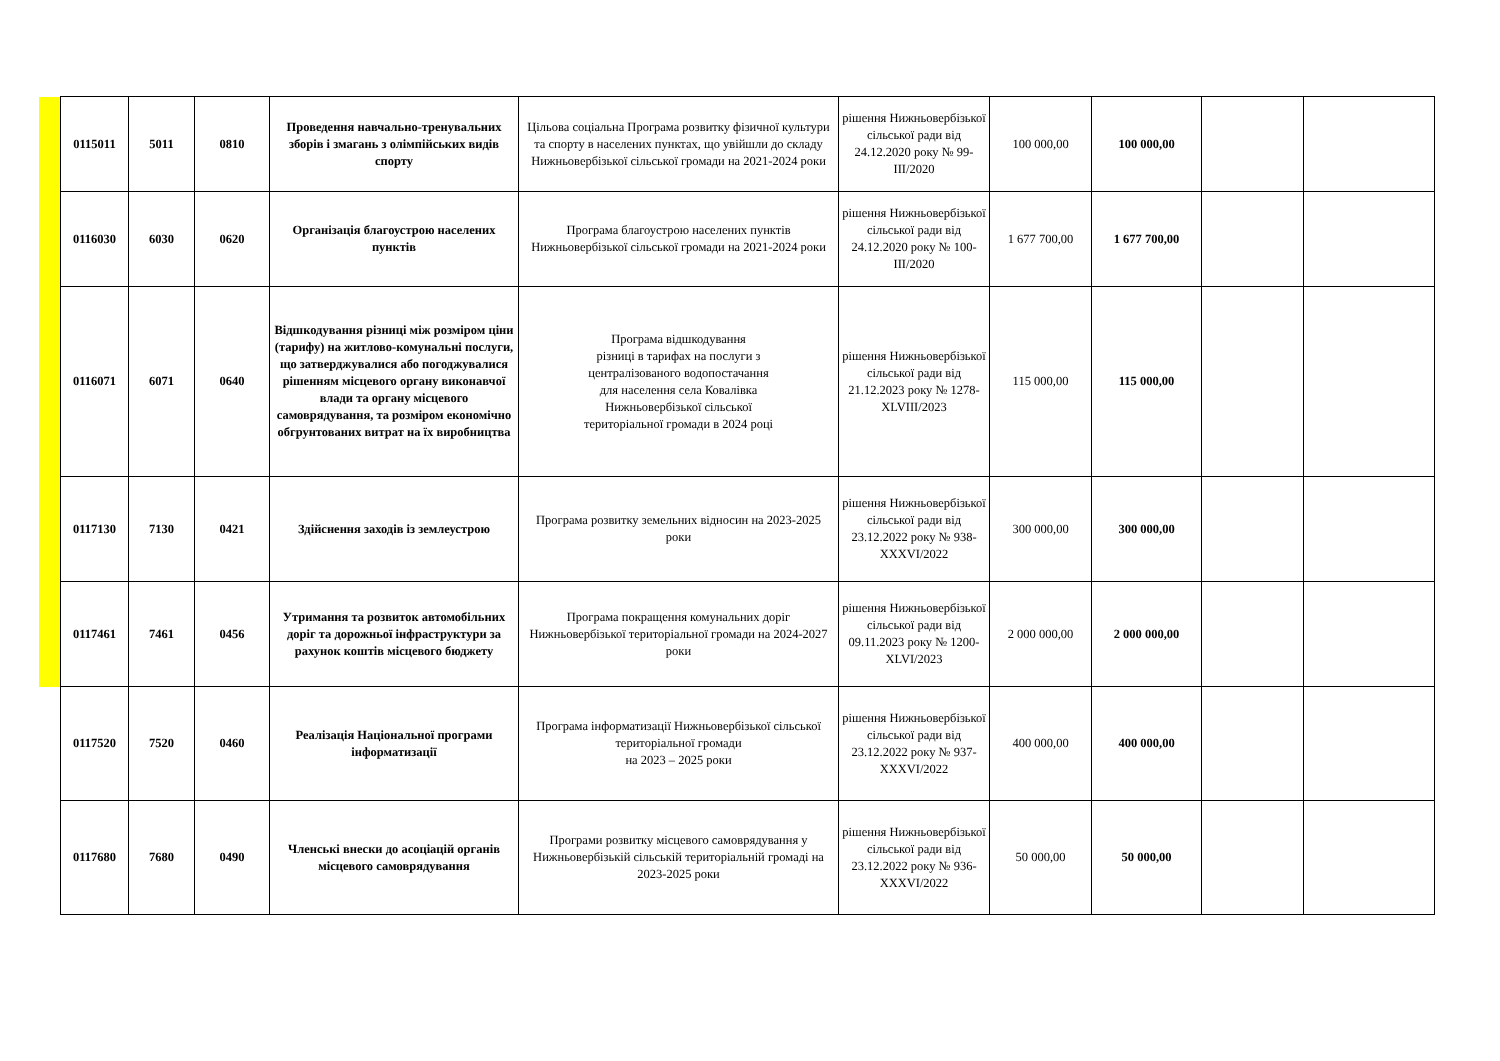| 0115011 | 5011 | 0810 | Проведення навчально-тренувальних зборів і змагань з олімпійських видів спорту | Цільова соціальна Програма розвитку фізичної культури та спорту в населених пунктах, що увійшли до складу Нижньовербізької сільської громади на 2021-2024 роки | рішення Нижньовербізької сільської ради від 24.12.2020 року № 99-ІІІ/2020 | 100 000,00 | 100 000,00 | | |
| 0116030 | 6030 | 0620 | Організація благоустрою населених пунктів | Програма благоустрою населених пунктів Нижньовербізької сільської громади на 2021-2024 роки | рішення Нижньовербізької сільської ради від 24.12.2020 року № 100-ІІІ/2020 | 1 677 700,00 | 1 677 700,00 | | |
| 0116071 | 6071 | 0640 | Відшкодування різниці між розміром ціни (тарифу) на житлово-комунальні послуги, що затверджувалися або погоджувалися рішенням місцевого органу виконавчої влади та органу місцевого самоврядування, та розміром економічно обгрунтованих витрат на їх виробництва | Програма відшкодування різниці в тарифах на послуги з централізованого водопостачання для населення села Ковалівка Нижньовербізької сільської територіальної громади в 2024 році | рішення Нижньовербізької сільської ради від 21.12.2023 року № 1278-XLVIII/2023 | 115 000,00 | 115 000,00 | | |
| 0117130 | 7130 | 0421 | Здійснення заходів із землеустрою | Програма розвитку земельних відносин на 2023-2025 роки | рішення Нижньовербізької сільської ради від 23.12.2022 року № 938-XXXVI/2022 | 300 000,00 | 300 000,00 | | |
| 0117461 | 7461 | 0456 | Утримання та розвиток автомобільних доріг та дорожньої інфраструктури за рахунок коштів місцевого бюджету | Програма покращення комунальних доріг Нижньовербізької територіальної громади на 2024-2027 роки | рішення Нижньовербізької сільської ради від 09.11.2023 року № 1200-XLVI/2023 | 2 000 000,00 | 2 000 000,00 | | |
| 0117520 | 7520 | 0460 | Реалізація Національної програми інформатизації | Програма інформатизації Нижньовербізької сільської територіальної громади на 2023 – 2025 роки | рішення Нижньовербізької сільської ради від 23.12.2022 року № 937-XXXVI/2022 | 400 000,00 | 400 000,00 | | |
| 0117680 | 7680 | 0490 | Членські внески до асоціацій органів місцевого самоврядування | Програми розвитку місцевого самоврядування у Нижньовербізькій сільській територіальній громаді на 2023-2025 роки | рішення Нижньовербізької сільської ради від 23.12.2022 року № 936-XXXVI/2022 | 50 000,00 | 50 000,00 | | |